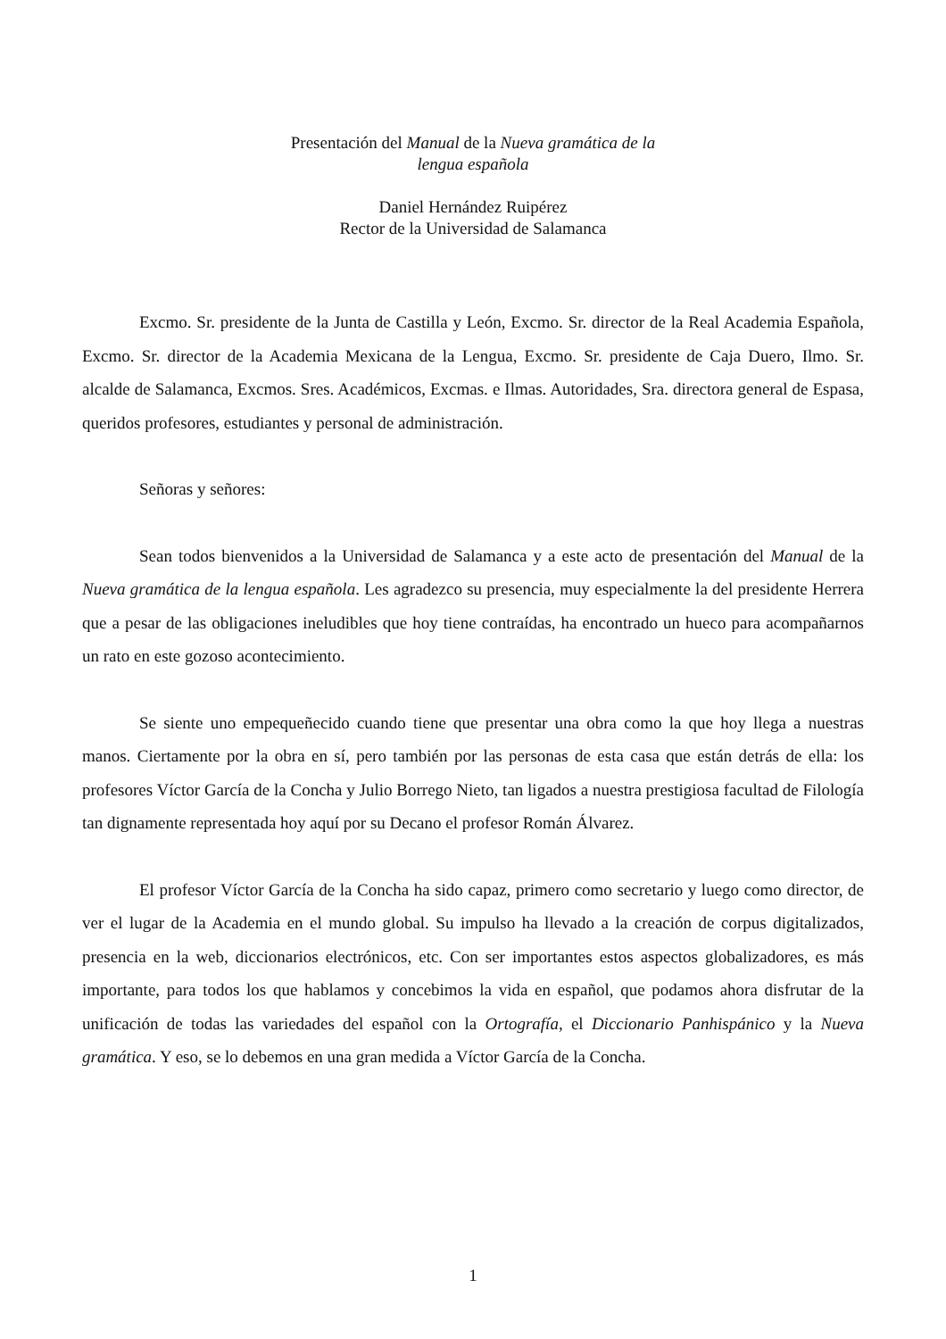Presentación del Manual de la Nueva gramática de la
lengua española
Daniel Hernández Ruipérez
Rector de la Universidad de Salamanca
Excmo. Sr. presidente de la Junta de Castilla y León, Excmo. Sr. director de la Real Academia Española, Excmo. Sr. director de la Academia Mexicana de la Lengua, Excmo. Sr. presidente de Caja Duero, Ilmo. Sr. alcalde de Salamanca, Excmos. Sres. Académicos, Excmas. e Ilmas. Autoridades, Sra. directora general de Espasa, queridos profesores, estudiantes y personal de administración.
Señoras y señores:
Sean todos bienvenidos a la Universidad de Salamanca y a este acto de presentación del Manual de la Nueva gramática de la lengua española. Les agradezco su presencia, muy especialmente la del presidente Herrera que a pesar de las obligaciones ineludibles que hoy tiene contraídas, ha encontrado un hueco para acompañarnos un rato en este gozoso acontecimiento.
Se siente uno empequeñecido cuando tiene que presentar una obra como la que hoy llega a nuestras manos. Ciertamente por la obra en sí, pero también por las personas de esta casa que están detrás de ella: los profesores Víctor García de la Concha y Julio Borrego Nieto, tan ligados a nuestra prestigiosa facultad de Filología tan dignamente representada hoy aquí por su Decano el profesor Román Álvarez.
El profesor Víctor García de la Concha ha sido capaz, primero como secretario y luego como director, de ver el lugar de la Academia en el mundo global. Su impulso ha llevado a la creación de corpus digitalizados, presencia en la web, diccionarios electrónicos, etc. Con ser importantes estos aspectos globalizadores, es más importante, para todos los que hablamos y concebimos la vida en español, que podamos ahora disfrutar de la unificación de todas las variedades del español con la Ortografía, el Diccionario Panhispánico y la Nueva gramática. Y eso, se lo debemos en una gran medida a Víctor García de la Concha.
1